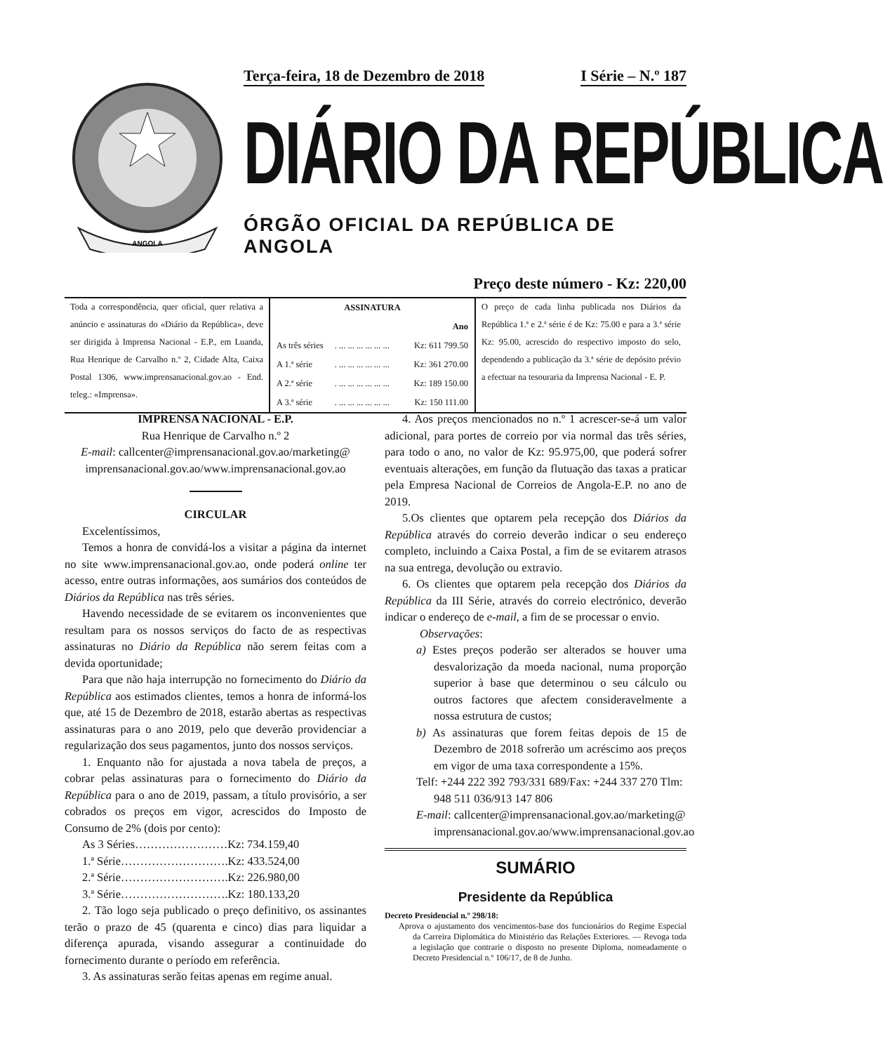ANGOLA
Terça-feira, 18 de Dezembro de 2018 I Série – N.º 187
DIÁRIO DA REPÚBLICA
ÓRGÃO OFICIAL DA REPÚBLICA DE ANGOLA
Preço deste número - Kz: 220,00
Toda a correspondência, quer oficial, quer relativa a anúncio e assinaturas do «Diário da República», deve ser dirigida à Imprensa Nacional - E.P., em Luanda, Rua Henrique de Carvalho n.º 2, Cidade Alta, Caixa Postal 1306, www.imprensanacional.gov.ao - End. teleg.: «Imprensa».
| ASSINATURA | | |
| --- | --- | --- |
| | | Ano |
| As três séries | . ... ... ... ... ... ... | Kz: 611 799.50 |
| A 1.ª série | . ... ... ... ... ... ... | Kz: 361 270.00 |
| A 2.ª série | . ... ... ... ... ... ... | Kz: 189 150.00 |
| A 3.ª série | . ... ... ... ... ... ... | Kz: 150 111.00 |
O preço de cada linha publicada nos Diários da República 1.ª e 2.ª série é de Kz: 75.00 e para a 3.ª série Kz: 95.00, acrescido do respectivo imposto do selo, dependendo a publicação da 3.ª série de depósito prévio a efectuar na tesouraria da Imprensa Nacional - E. P.
IMPRENSA NACIONAL - E.P.
Rua Henrique de Carvalho n.º 2
E-mail: callcenter@imprensanacional.gov.ao/marketing@ imprensanacional.gov.ao/www.imprensanacional.gov.ao
CIRCULAR
Excelentíssimos,
Temos a honra de convidá-los a visitar a página da internet no site www.imprensanacional.gov.ao, onde poderá online ter acesso, entre outras informações, aos sumários dos conteúdos de Diários da República nas três séries.
Havendo necessidade de se evitarem os inconvenientes que resultam para os nossos serviços do facto de as respectivas assinaturas no Diário da República não serem feitas com a devida oportunidade;
Para que não haja interrupção no fornecimento do Diário da República aos estimados clientes, temos a honra de informá-los que, até 15 de Dezembro de 2018, estarão abertas as respectivas assinaturas para o ano 2019, pelo que deverão providenciar a regularização dos seus pagamentos, junto dos nossos serviços.
1. Enquanto não for ajustada a nova tabela de preços, a cobrar pelas assinaturas para o fornecimento do Diário da República para o ano de 2019, passam, a título provisório, a ser cobrados os preços em vigor, acrescidos do Imposto de Consumo de 2% (dois por cento):
As 3 Séries……………………Kz: 734.159,40
1.ª Série……………………….Kz: 433.524,00
2.ª Série……………………….Kz: 226.980,00
3.ª Série……………………….Kz: 180.133,20
2. Tão logo seja publicado o preço definitivo, os assinantes terão o prazo de 45 (quarenta e cinco) dias para liquidar a diferença apurada, visando assegurar a continuidade do fornecimento durante o período em referência.
3. As assinaturas serão feitas apenas em regime anual.
4. Aos preços mencionados no n.º 1 acrescer-se-á um valor adicional, para portes de correio por via normal das três séries, para todo o ano, no valor de Kz: 95.975,00, que poderá sofrer eventuais alterações, em função da flutuação das taxas a praticar pela Empresa Nacional de Correios de Angola-E.P. no ano de 2019.
5.Os clientes que optarem pela recepção dos Diários da República através do correio deverão indicar o seu endereço completo, incluindo a Caixa Postal, a fim de se evitarem atrasos na sua entrega, devolução ou extravio.
6. Os clientes que optarem pela recepção dos Diários da República da III Série, através do correio electrónico, deverão indicar o endereço de e-mail, a fim de se processar o envio.
Observações:
a) Estes preços poderão ser alterados se houver uma desvalorização da moeda nacional, numa proporção superior à base que determinou o seu cálculo ou outros factores que afectem consideravelmente a nossa estrutura de custos;
b) As assinaturas que forem feitas depois de 15 de Dezembro de 2018 sofrerão um acréscimo aos preços em vigor de uma taxa correspondente a 15%.
Telf: +244 222 392 793/331 689/Fax: +244 337 270 Tlm: 948 511 036/913 147 806
E-mail: callcenter@imprensanacional.gov.ao/marketing@ imprensanacional.gov.ao/www.imprensanacional.gov.ao
SUMÁRIO
Presidente da República
Decreto Presidencial n.º 298/18:
Aprova o ajustamento dos vencimentos-base dos funcionários do Regime Especial da Carreira Diplomática do Ministério das Relações Exteriores. — Revoga toda a legislação que contrarie o disposto no presente Diploma, nomeadamente o Decreto Presidencial n.º 106/17, de 8 de Junho.